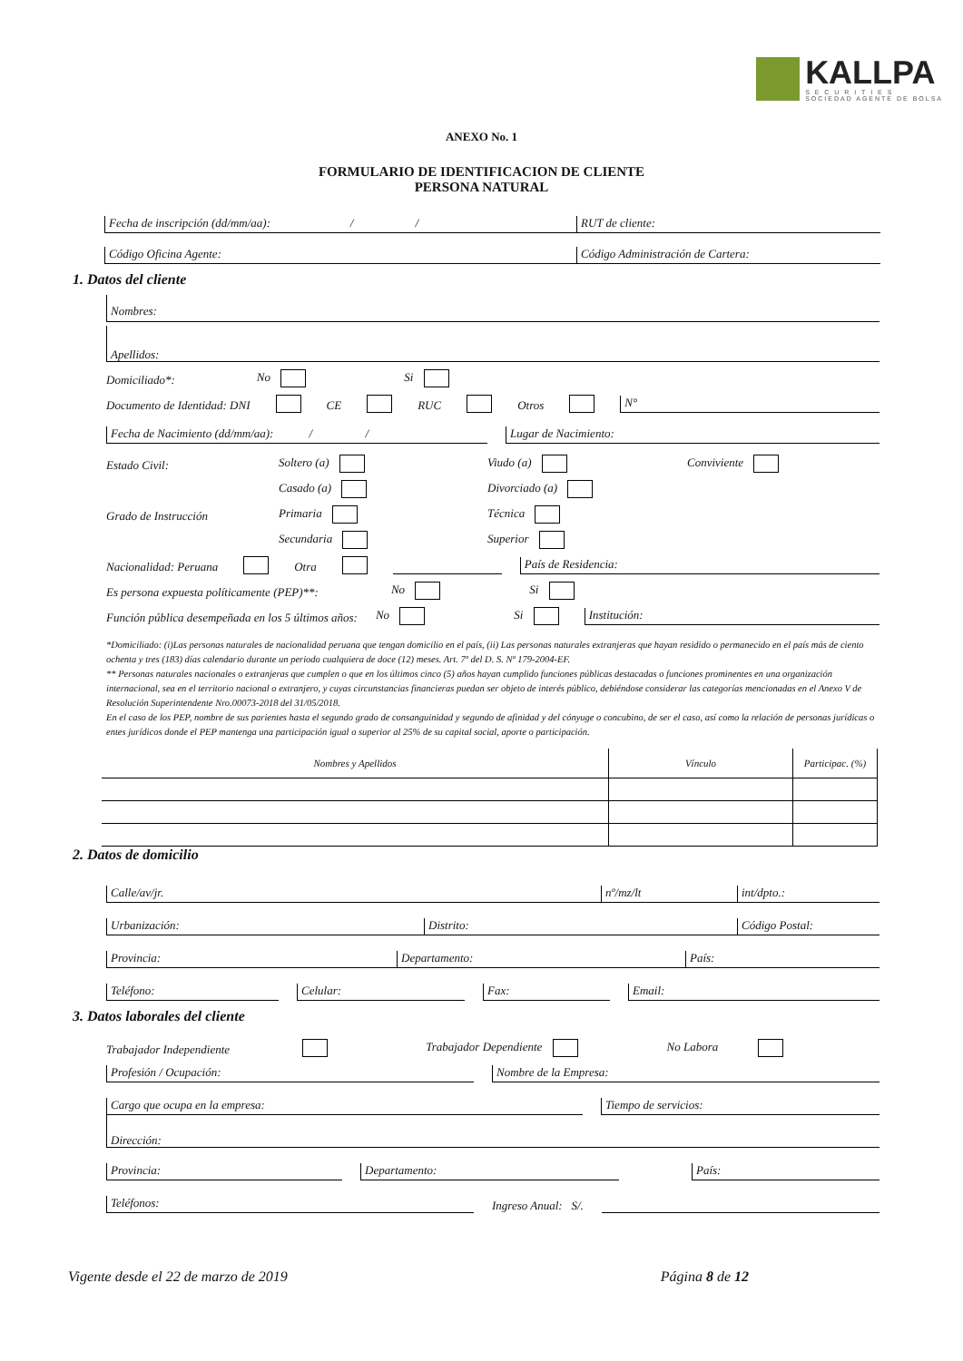KALLPA
S E C U R I T I E S
SOCIEDAD AGENTE DE BOLSA
ANEXO No. 1
FORMULARIO DE IDENTIFICACION DE CLIENTE
PERSONA NATURAL
Fecha de inscripción (dd/mm/aa): / /
RUT de cliente:
Código Oficina Agente:
Código Administración de Cartera:
1. Datos del cliente
Nombres:
Apellidos:
Domiciliado*: No Si
Documento de Identidad: DNI CE RUC Otros N°
Fecha de Nacimiento (dd/mm/aa): / / Lugar de Nacimiento:
Estado Civil: Soltero (a) Viudo (a) Conviviente
Casado (a) Divorciado (a)
Grado de Instrucción Primaria Técnica
Secundaria Superior
Nacionalidad: Peruana Otra País de Residencia:
Es persona expuesta políticamente (PEP)**: No Si
Función pública desempeñada en los 5 últimos años: No Si Institución:
*Domiciliado: (i)Las personas naturales de nacionalidad peruana que tengan domicilio en el país, (ii) Las personas naturales extranjeras que hayan residido o permanecido en el país más de ciento ochenta y tres (183) días calendario durante un periodo cualquiera de doce (12) meses. Art. 7º del D. S. Nº 179-2004-EF.
** Personas naturales nacionales o extranjeras que cumplen o que en los últimos cinco (5) años hayan cumplido funciones públicas destacadas o funciones prominentes en una organización internacional, sea en el territorio nacional o extranjero, y cuyas circunstancias financieras puedan ser objeto de interés público, debiéndose considerar las categorías mencionadas en el Anexo V de Resolución Superintendente Nro.00073-2018 del 31/05/2018.
En el caso de los PEP, nombre de sus parientes hasta el segundo grado de consanguinidad y segundo de afinidad y del cónyuge o concubino, de ser el caso, así como la relación de personas jurídicas o entes jurídicos donde el PEP mantenga una participación igual o superior al 25% de su capital social, aporte o participación.
| Nombres y Apellidos | Vínculo | Participac. (%) |
| --- | --- | --- |
2. Datos de domicilio
Calle/av/jr. nº/mz/lt int/dpto.:
Urbanización: Distrito: Código Postal:
Provincia: Departamento: País:
Teléfono: Celular: Fax: Email:
3. Datos laborales del cliente
Trabajador Independiente Trabajador Dependiente No Labora
Profesión / Ocupación: Nombre de la Empresa:
Cargo que ocupa en la empresa: Tiempo de servicios:
Dirección:
Provincia: Departamento: País:
Teléfonos: Ingreso Anual: S/.
Vigente desde el 22 de marzo de 2019 Página 8 de 12